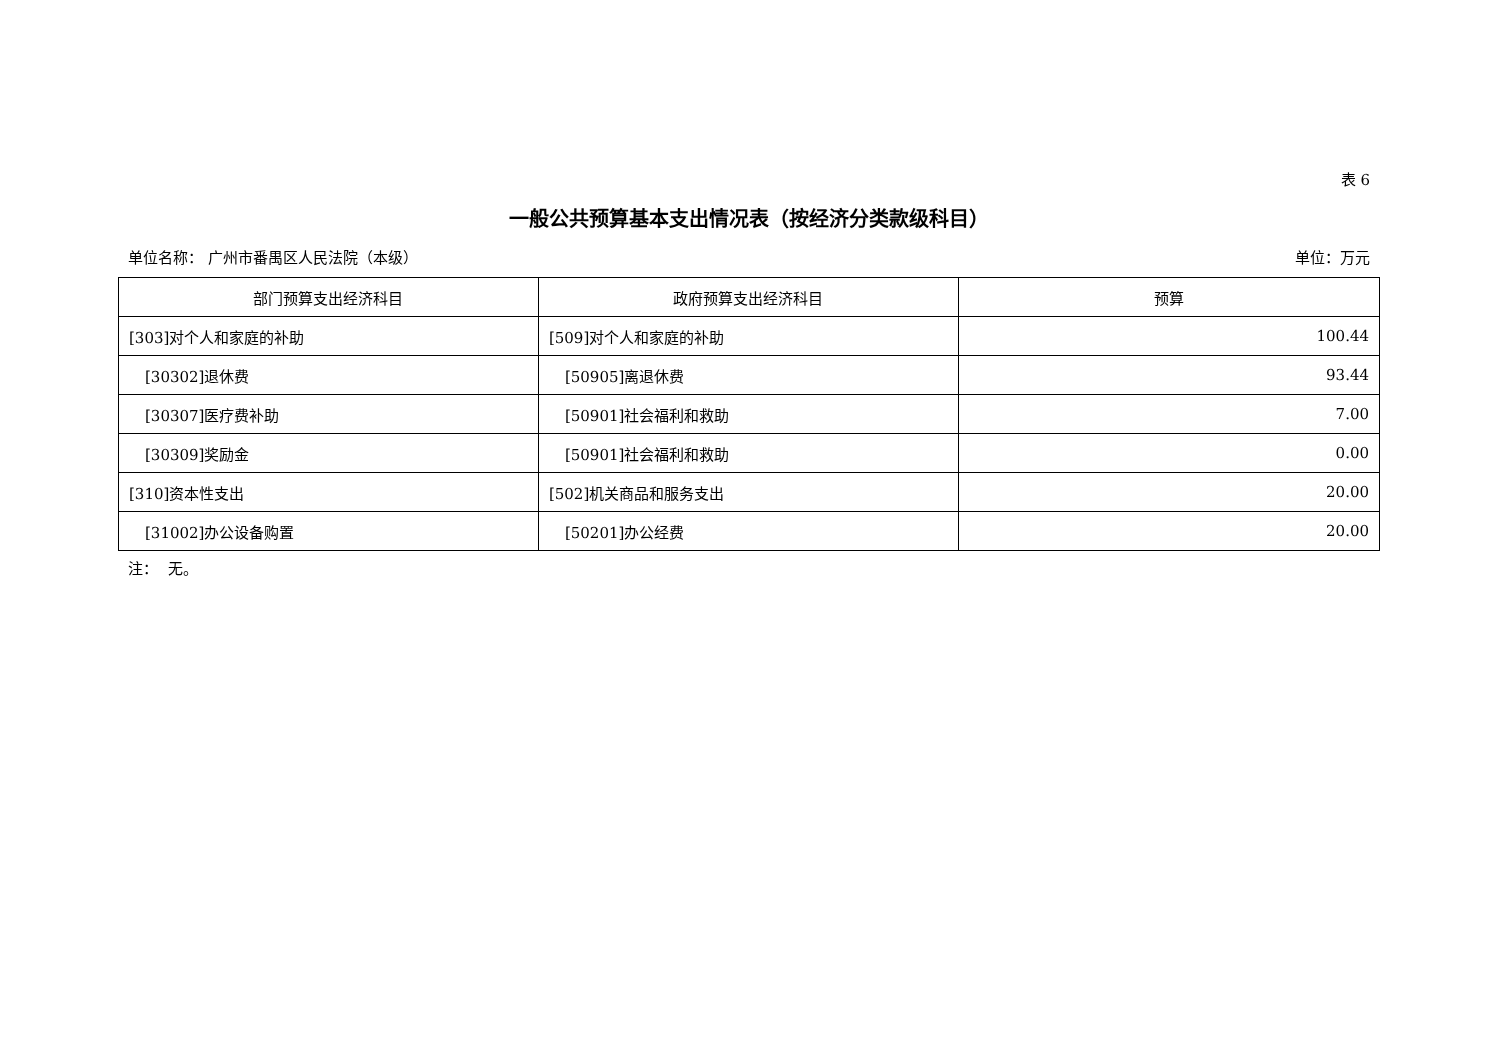表 6
一般公共预算基本支出情况表（按经济分类款级科目）
单位名称： 广州市番禺区人民法院（本级） 单位：万元
| 部门预算支出经济科目 | 政府预算支出经济科目 | 预算 |
| --- | --- | --- |
| [303]对个人和家庭的补助 | [509]对个人和家庭的补助 | 100.44 |
| [30302]退休费 | [50905]离退休费 | 93.44 |
| [30307]医疗费补助 | [50901]社会福利和救助 | 7.00 |
| [30309]奖励金 | [50901]社会福利和救助 | 0.00 |
| [310]资本性支出 | [502]机关商品和服务支出 | 20.00 |
| [31002]办公设备购置 | [50201]办公经费 | 20.00 |
注： 无。